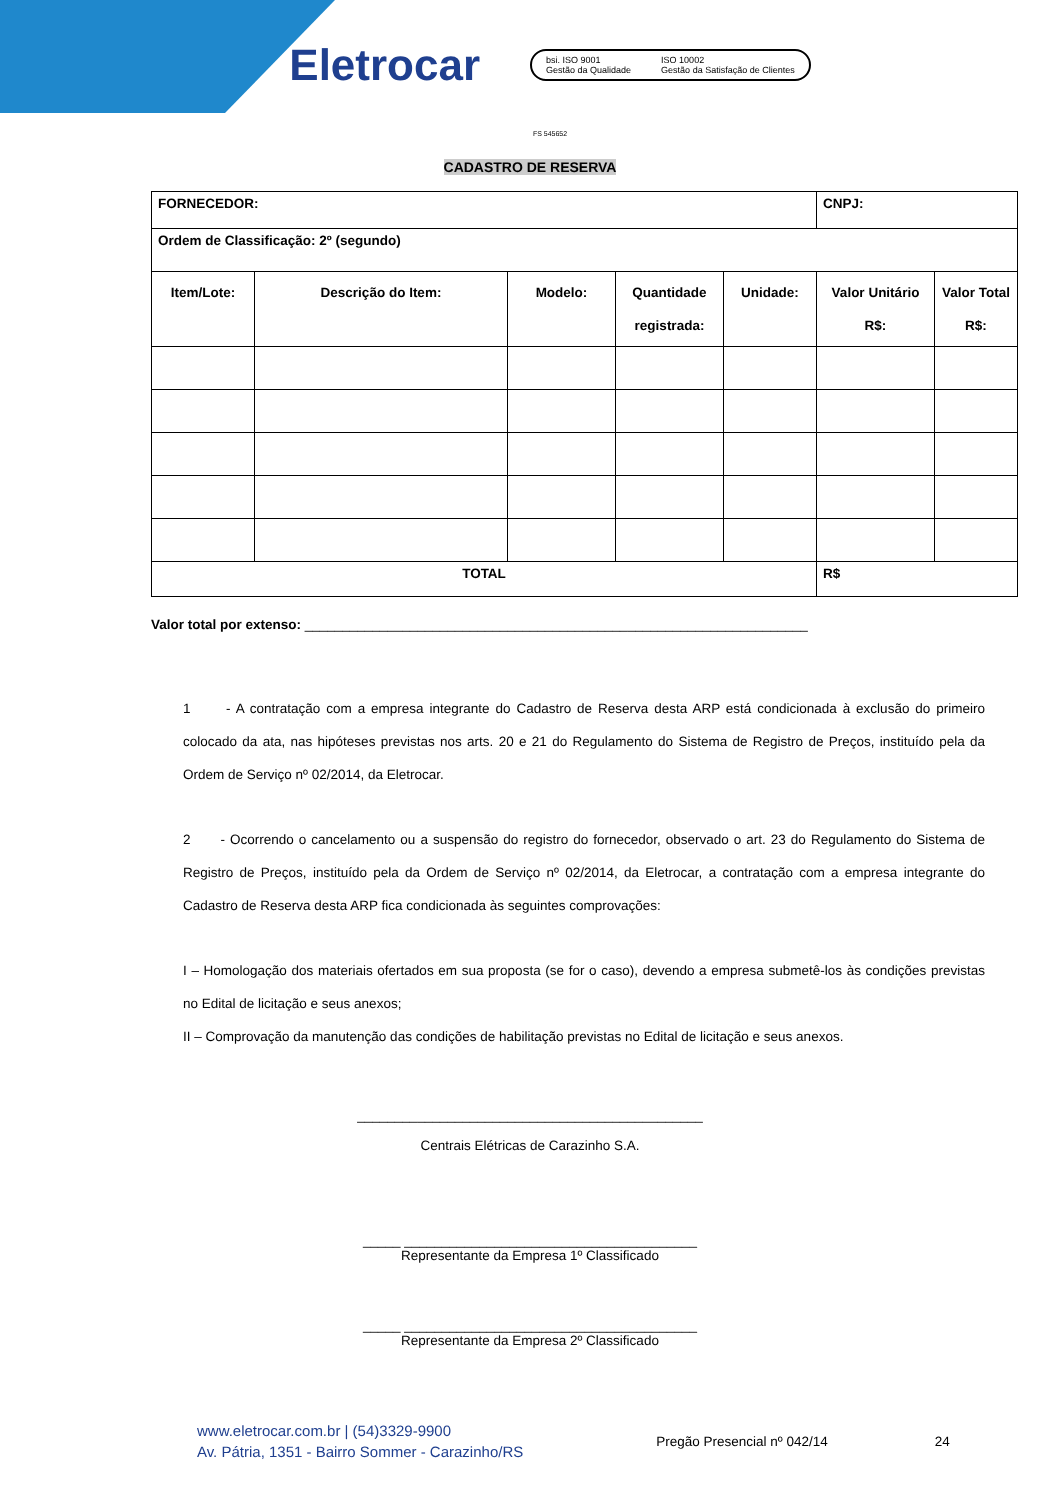Eletrocar
bsi. ISO 9001
Gestão da Qualidade
ISO 10002
Gestão da Satisfação de Clientes
FS 545652
CADASTRO DE RESERVA
| FORNECEDOR: | | | | | CNPJ: | |
| Ordem de Classificação: 2º (segundo) | | | | | | |
| Item/Lote: | Descrição do Item: | Modelo: | Quantidade registrada: | Unidade: | Valor Unitário R$: | Valor Total R$: |
| TOTAL | | | | | R$ | |
Valor total por extenso: ___________________________________________________________________
1 - A contratação com a empresa integrante do Cadastro de Reserva desta ARP está condicionada à exclusão do primeiro colocado da ata, nas hipóteses previstas nos arts. 20 e 21 do Regulamento do Sistema de Registro de Preços, instituído pela da Ordem de Serviço nº 02/2014, da Eletrocar.
2 - Ocorrendo o cancelamento ou a suspensão do registro do fornecedor, observado o art. 23 do Regulamento do Sistema de Registro de Preços, instituído pela da Ordem de Serviço nº 02/2014, da Eletrocar, a contratação com a empresa integrante do Cadastro de Reserva desta ARP fica condicionada às seguintes comprovações:
I – Homologação dos materiais ofertados em sua proposta (se for o caso), devendo a empresa submetê-los às condições previstas no Edital de licitação e seus anexos;
II – Comprovação da manutenção das condições de habilitação previstas no Edital de licitação e seus anexos.
______________________________________________
Centrais Elétricas de Carazinho S.A.
_____ _______________________________________
Representante da Empresa 1º Classificado
_____ _______________________________________
Representante da Empresa 2º Classificado
www.eletrocar.com.br | (54)3329-9900
Av. Pátria, 1351 - Bairro Sommer - Carazinho/RS
Pregão Presencial nº 042/14 24